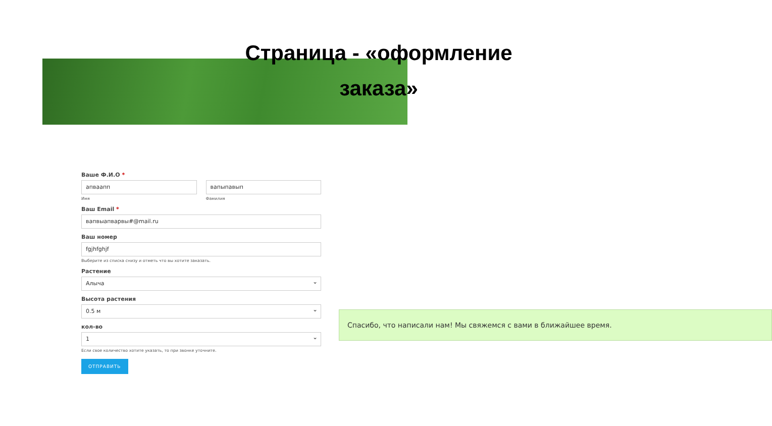Страница - «оформление заказа»
Ваше Ф.И.О *
апваапп
Имя
вапыпавып
Фамилия
Ваш Email *
вапвыапварвы#@mail.ru
Ваш номер
fgjhfghjf
Выберите из списка снизу и отметь что вы хотите заказать.
Растение
Алыча
Высота растения
0.5 м
кол-во
1
Если свое количество хотите указать, то при звонке уточните.
ОТПРАВИТЬ
Спасибо, что написали нам! Мы свяжемся с вами в ближайшее время.